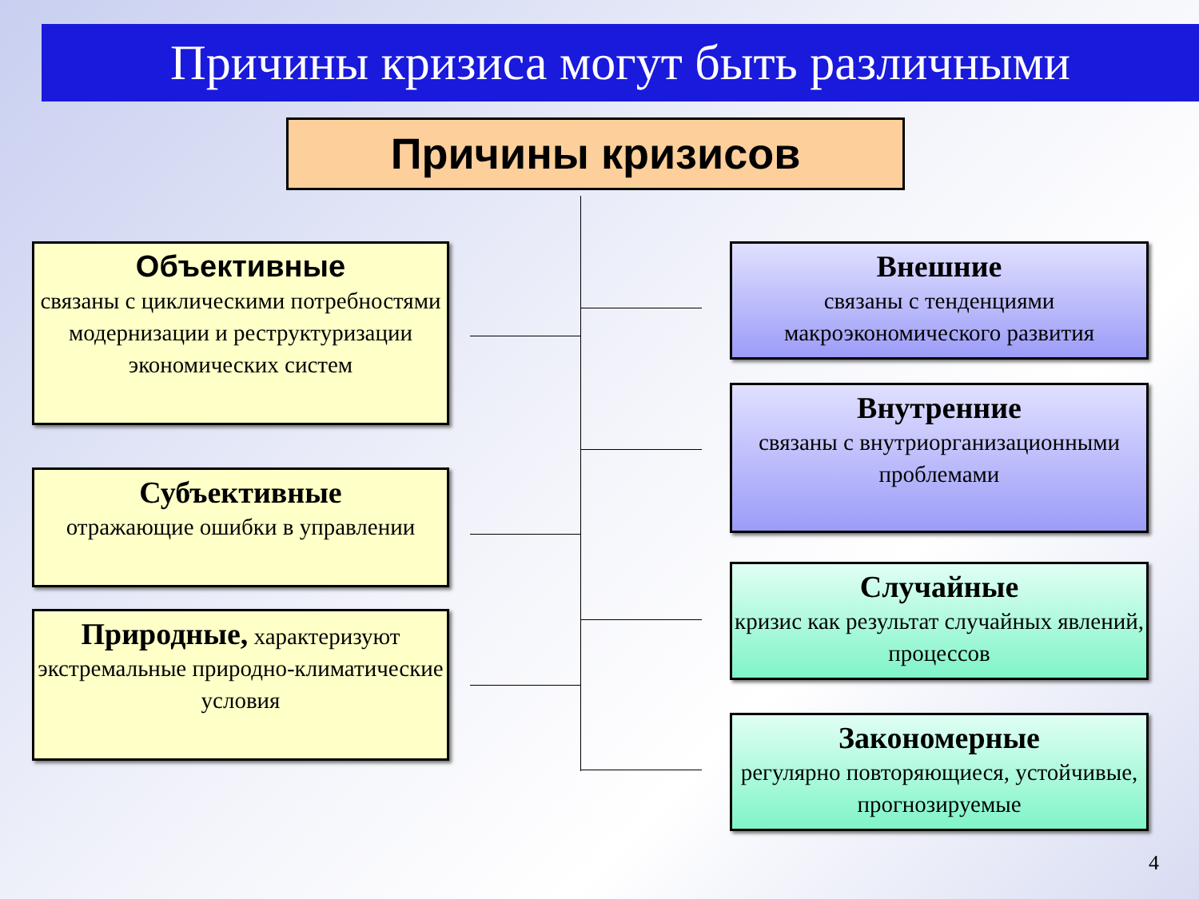Причины кризиса могут быть различными
Причины кризисов
Объективные
связаны с циклическими потребностями модернизации и реструктуризации экономических систем
Субъективные
отражающие ошибки в управлении
Природные, характеризуют экстремальные природно-климатические условия
Внешние
связаны с тенденциями макроэкономического развития
Внутренние
связаны с внутриорганизационными проблемами
Случайные
кризис как результат случайных явлений, процессов
Закономерные
регулярно повторяющиеся, устойчивые, прогнозируемые
4